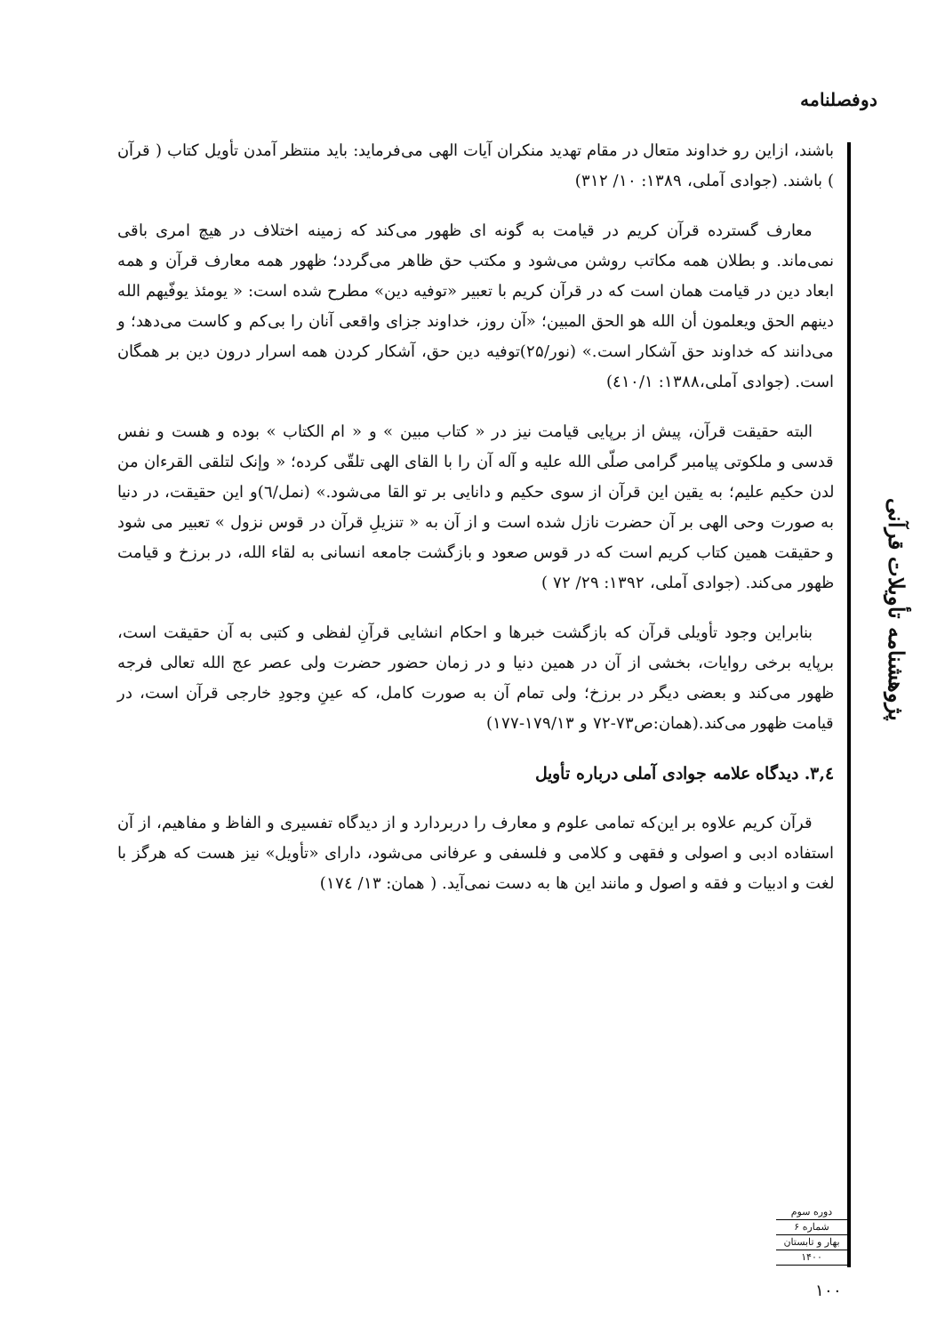دوفصلنامه
باشند، ازاین رو خداوند متعال در مقام تهدید منکران آیات الهی می‌فرماید: باید منتظر آمدن تأویل کتاب ( قرآن ) باشند. (جوادی آملی، ۱۳۸۹: ۱۰/ ۳۱۲)
معارف گسترده قرآن کریم در قیامت به گونه ای ظهور می‌کند که زمینه اختلاف در هیچ امری باقی نمی‌ماند. و بطلان همه مکاتب روشن می‌شود و مکتب حق ظاهر می‌گردد؛ ظهور همه معارف قرآن و همه ابعاد دین در قیامت همان است که در قرآن کریم با تعبیر «توفیه دین» مطرح شده است: « یومئذ یوفّیهم الله دینهم الحق ویعلمون أن الله هو الحق المبین؛ «آن روز، خداوند جزای واقعی آنان را بی‌کم و کاست می‌دهد؛ و می‌دانند که خداوند حق آشکار است.» (نور/۲۵)توفیه دین حق، آشکار کردن همه اسرار درون دین بر همگان است. (جوادی آملی،۱۳۸۸: ٤١٠/١)
البته حقیقت قرآن، پیش از برپایی قیامت نیز در « کتاب مبین » و « ام الکتاب » بوده و هست و نفس قدسی و ملکوتی پیامبر گرامی صلّی الله علیه و آله آن را با القای الهی تلقّی کرده؛ « وإنک لتلقی القرءان من لدن حکیم علیم؛ به یقین این قرآن از سوی حکیم و دانایی بر تو القا می‌شود.» (نمل/٦)و این حقیقت، در دنیا به صورت وحی الهی بر آن حضرت نازل شده است و از آن به « تنزیلِ قرآن در قوس نزول » تعبیر می شود و حقیقت همین کتاب کریم است که در قوس صعود و بازگشت جامعه انسانی به لقاء الله، در برزخ و قیامت ظهور می‌کند. (جوادی آملی، ۱۳۹۲: ۲۹/ ۷۲ )
بنابراین وجود تأویلی قرآن که بازگشت خبرها و احکام انشایی قرآنِ لفظی و کتبی به آن حقیقت است، برپایه برخی روایات، بخشی از آن در همین دنیا و در زمان حضور حضرت ولی عصر عج الله تعالی فرجه ظهور می‌کند و بعضی دیگر در برزخ؛ ولی تمام آن به صورت کامل، که عینِ وجودِ خارجی قرآن است، در قیامت ظهور می‌کند.(همان:ص۷۳-۷۲ و ۱۷۹/۱۳-۱۷۷)
٣,٤. دیدگاه علامه جوادی آملی درباره تأویل
قرآن کریم علاوه بر این‌که تمامی علوم و معارف را دربردارد و از دیدگاه تفسیری و الفاظ و مفاهیم، از آن استفاده ادبی و اصولی و فقهی و کلامی و فلسفی و عرفانی می‌شود، دارای «تأویل» نیز هست که هرگز با لغت و ادبیات و فقه و اصول و مانند این ها به دست نمی‌آید. ( همان: ۱۳/ ۱۷٤)
پژوهشنامه تأویلات قرآنی
دوره سوم
شماره ۶
بهار و تابستان
۱۴۰۰
۱۰۰